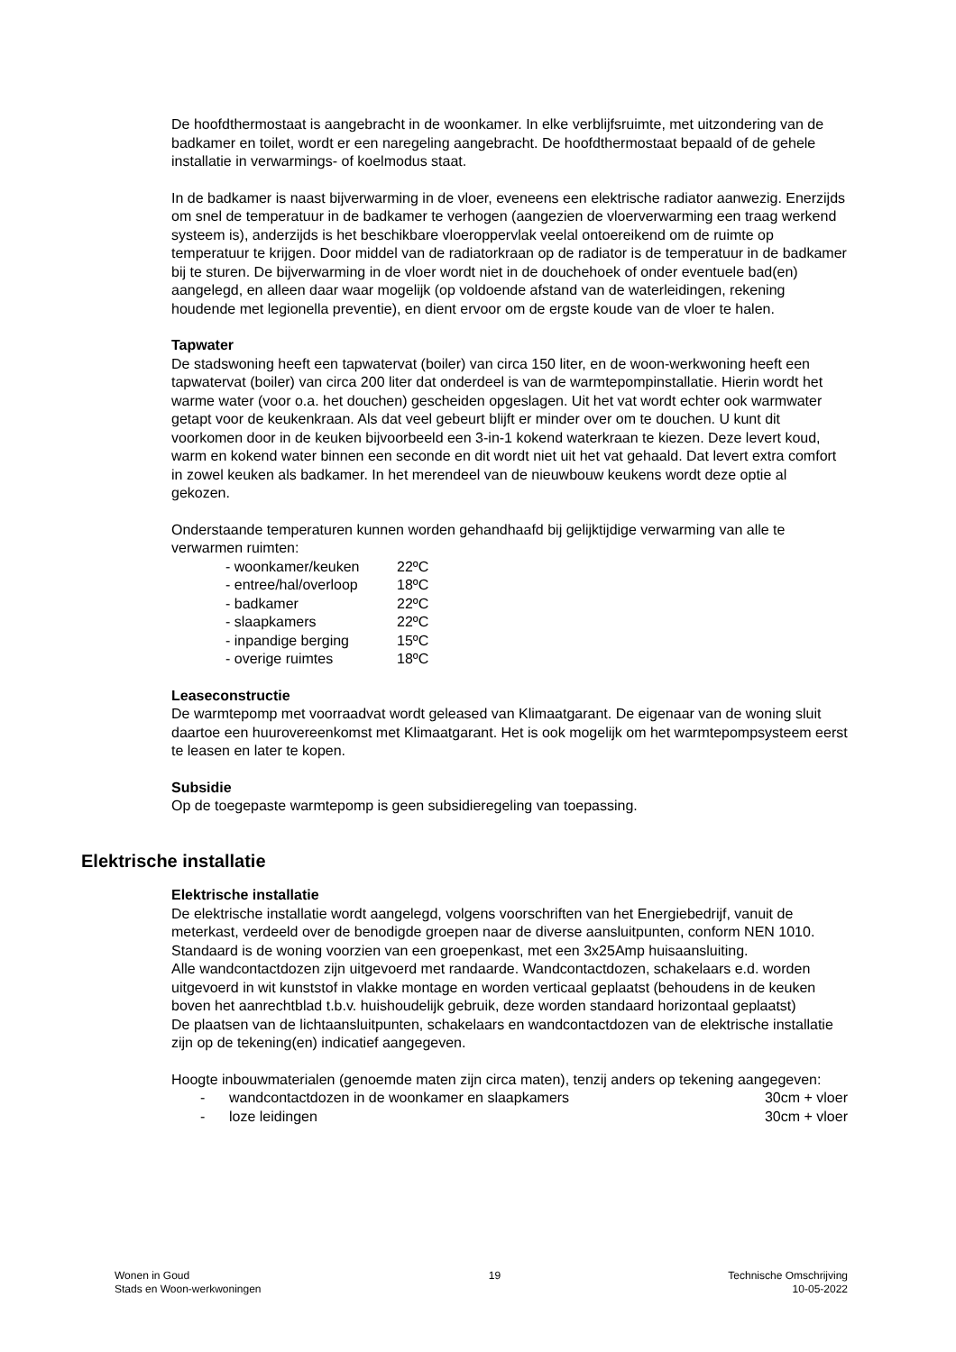De hoofdthermostaat is aangebracht in de woonkamer. In elke verblijfsruimte, met uitzondering van de badkamer en toilet, wordt er een naregeling aangebracht. De hoofdthermostaat bepaald of de gehele installatie in verwarmings- of koelmodus staat.
In de badkamer is naast bijverwarming in de vloer, eveneens een elektrische radiator aanwezig. Enerzijds om snel de temperatuur in de badkamer te verhogen (aangezien de vloerverwarming een traag werkend systeem is), anderzijds is het beschikbare vloeroppervlak veelal ontoereikend om de ruimte op temperatuur te krijgen. Door middel van de radiatorkraan op de radiator is de temperatuur in de badkamer bij te sturen. De bijverwarming in de vloer wordt niet in de douchehoek of onder eventuele bad(en) aangelegd, en alleen daar waar mogelijk (op voldoende afstand van de waterleidingen, rekening houdende met legionella preventie), en dient ervoor om de ergste koude van de vloer te halen.
Tapwater
De stadswoning heeft een tapwatervat (boiler) van circa 150 liter, en de woon-werkwoning heeft een tapwatervat (boiler) van circa 200 liter dat onderdeel is van de warmtepompinstallatie. Hierin wordt het warme water (voor o.a. het douchen) gescheiden opgeslagen. Uit het vat wordt echter ook warmwater getapt voor de keukenkraan. Als dat veel gebeurt blijft er minder over om te douchen. U kunt dit voorkomen door in de keuken bijvoorbeeld een 3-in-1 kokend waterkraan te kiezen. Deze levert koud, warm en kokend water binnen een seconde en dit wordt niet uit het vat gehaald. Dat levert extra comfort in zowel keuken als badkamer. In het merendeel van de nieuwbouw keukens wordt deze optie al gekozen.
Onderstaande temperaturen kunnen worden gehandhaafd bij gelijktijdige verwarming van alle te verwarmen ruimten:
| - woonkamer/keuken | 22ºC |
| - entree/hal/overloop | 18ºC |
| - badkamer | 22ºC |
| - slaapkamers | 22ºC |
| - inpandige berging | 15ºC |
| - overige ruimtes | 18ºC |
Leaseconstructie
De warmtepomp met voorraadvat wordt geleased van Klimaatgarant. De eigenaar van de woning sluit daartoe een huurovereenkomst met Klimaatgarant. Het is ook mogelijk om het warmtepompsysteem eerst te leasen en later te kopen.
Subsidie
Op de toegepaste warmtepomp is geen subsidieregeling van toepassing.
Elektrische installatie
Elektrische installatie
De elektrische installatie wordt aangelegd, volgens voorschriften van het Energiebedrijf, vanuit de meterkast, verdeeld over de benodigde groepen naar de diverse aansluitpunten, conform NEN 1010. Standaard is de woning voorzien van een groepenkast, met een 3x25Amp huisaansluiting.
Alle wandcontactdozen zijn uitgevoerd met randaarde. Wandcontactdozen, schakelaars e.d. worden uitgevoerd in wit kunststof in vlakke montage en worden verticaal geplaatst (behoudens in de keuken boven het aanrechtblad t.b.v. huishoudelijk gebruik, deze worden standaard horizontaal geplaatst)
De plaatsen van de lichtaansluitpunten, schakelaars en wandcontactdozen van de elektrische installatie zijn op de tekening(en) indicatief aangegeven.
Hoogte inbouwmaterialen (genoemde maten zijn circa maten), tenzij anders op tekening aangegeven:
| - | wandcontactdozen in de woonkamer en slaapkamers | 30cm + vloer |
| - | loze leidingen | 30cm + vloer |
Wonen in Goud
Stads en Woon-werkwoningen
19 Technische Omschrijving
10-05-2022